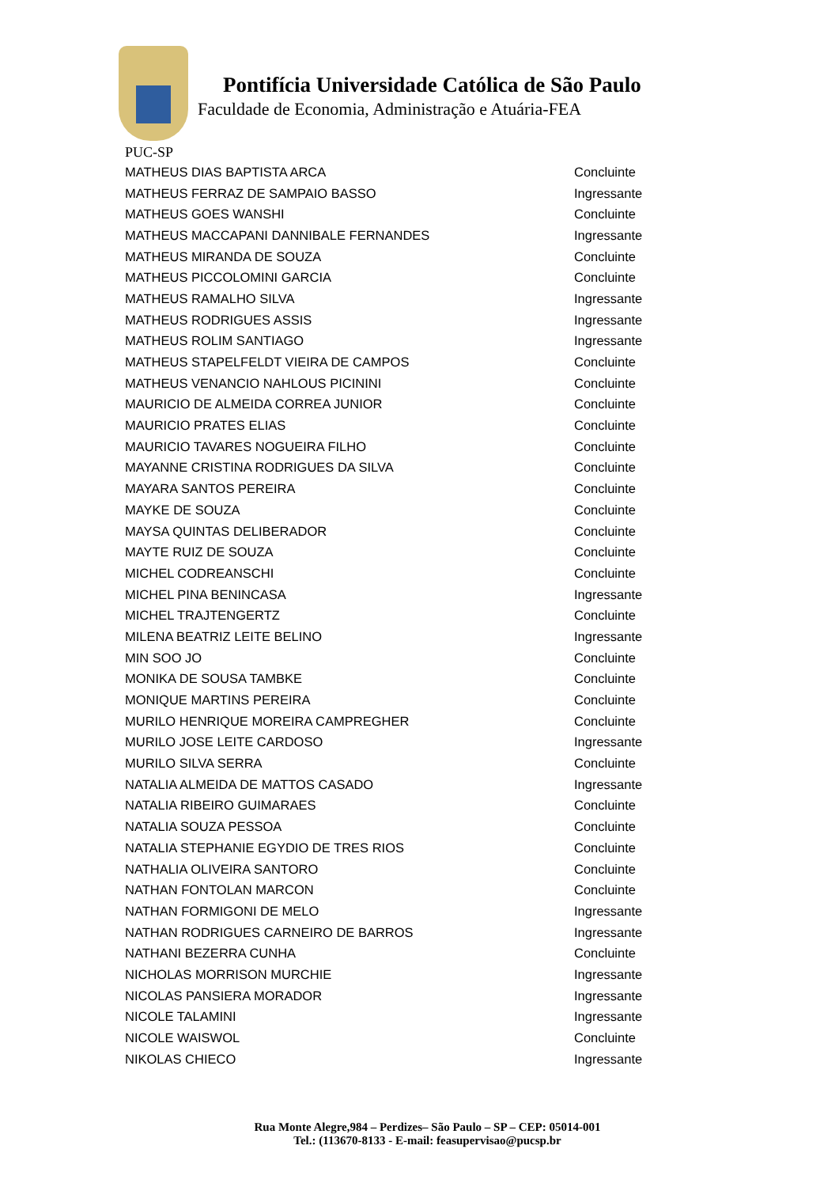Pontifícia Universidade Católica de São Paulo
Faculdade de Economia, Administração e Atuária-FEA
PUC-SP
| MATHEUS DIAS BAPTISTA ARCA | Concluinte |
| MATHEUS FERRAZ DE SAMPAIO BASSO | Ingressante |
| MATHEUS GOES WANSHI | Concluinte |
| MATHEUS MACCAPANI DANNIBALE FERNANDES | Ingressante |
| MATHEUS MIRANDA DE SOUZA | Concluinte |
| MATHEUS PICCOLOMINI GARCIA | Concluinte |
| MATHEUS RAMALHO SILVA | Ingressante |
| MATHEUS RODRIGUES ASSIS | Ingressante |
| MATHEUS ROLIM SANTIAGO | Ingressante |
| MATHEUS STAPELFELDT VIEIRA DE CAMPOS | Concluinte |
| MATHEUS VENANCIO NAHLOUS PICININI | Concluinte |
| MAURICIO DE ALMEIDA CORREA JUNIOR | Concluinte |
| MAURICIO PRATES ELIAS | Concluinte |
| MAURICIO TAVARES NOGUEIRA FILHO | Concluinte |
| MAYANNE CRISTINA RODRIGUES DA SILVA | Concluinte |
| MAYARA SANTOS PEREIRA | Concluinte |
| MAYKE DE SOUZA | Concluinte |
| MAYSA QUINTAS DELIBERADOR | Concluinte |
| MAYTE RUIZ DE SOUZA | Concluinte |
| MICHEL CODREANSCHI | Concluinte |
| MICHEL PINA BENINCASA | Ingressante |
| MICHEL TRAJTENGERTZ | Concluinte |
| MILENA BEATRIZ LEITE BELINO | Ingressante |
| MIN SOO JO | Concluinte |
| MONIKA DE SOUSA TAMBKE | Concluinte |
| MONIQUE MARTINS PEREIRA | Concluinte |
| MURILO HENRIQUE MOREIRA CAMPREGHER | Concluinte |
| MURILO JOSE LEITE CARDOSO | Ingressante |
| MURILO SILVA SERRA | Concluinte |
| NATALIA ALMEIDA DE MATTOS CASADO | Ingressante |
| NATALIA RIBEIRO GUIMARAES | Concluinte |
| NATALIA SOUZA PESSOA | Concluinte |
| NATALIA STEPHANIE EGYDIO DE TRES RIOS | Concluinte |
| NATHALIA OLIVEIRA SANTORO | Concluinte |
| NATHAN FONTOLAN MARCON | Concluinte |
| NATHAN FORMIGONI DE MELO | Ingressante |
| NATHAN RODRIGUES CARNEIRO DE BARROS | Ingressante |
| NATHANI BEZERRA CUNHA | Concluinte |
| NICHOLAS MORRISON MURCHIE | Ingressante |
| NICOLAS PANSIERA MORADOR | Ingressante |
| NICOLE TALAMINI | Ingressante |
| NICOLE WAISWOL | Concluinte |
| NIKOLAS CHIECO | Ingressante |
Rua Monte Alegre,984 – Perdizes– São Paulo – SP – CEP: 05014-001
Tel.: (113670-8133 - E-mail: feasupervisao@pucsp.br